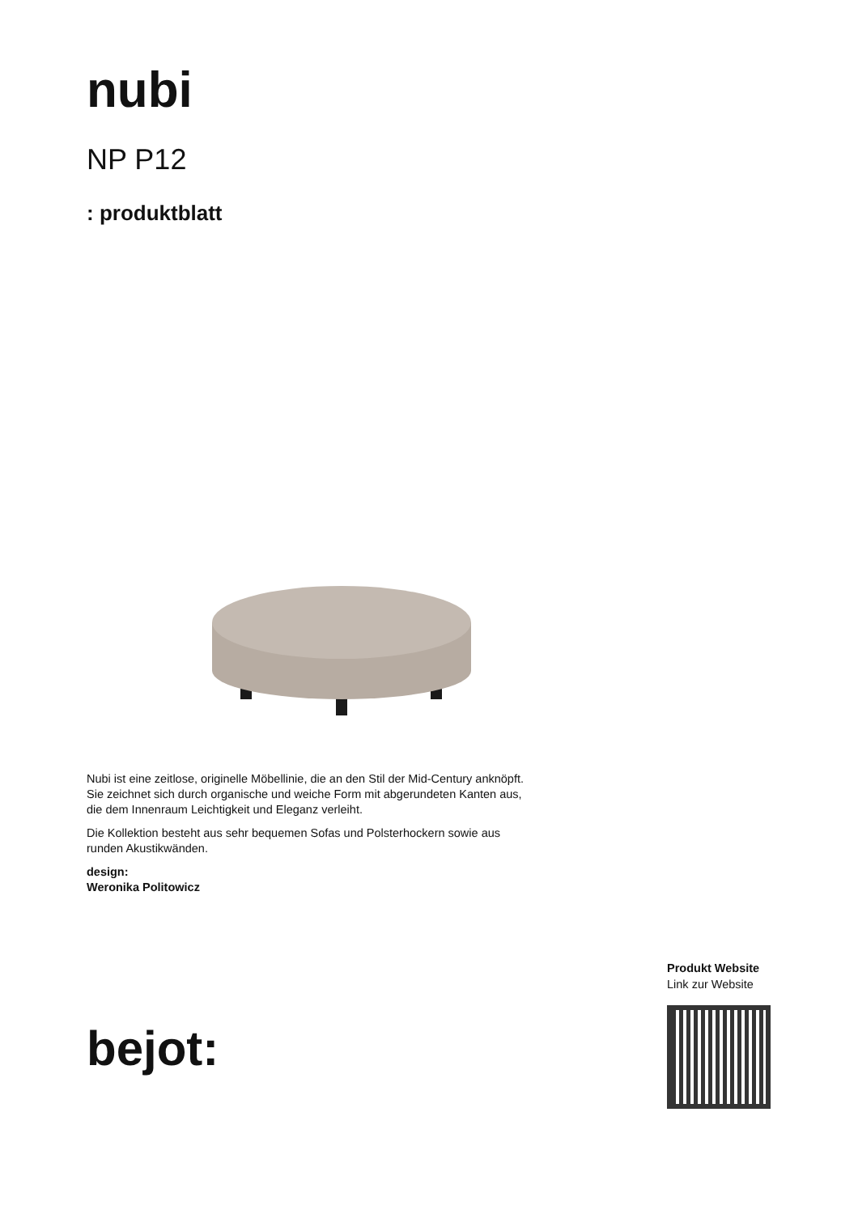nubi
NP P12
: produktblatt
Nubi ist eine zeitlose, originelle Möbellinie, die an den Stil der Mid-Century anknöpft. Sie zeichnet sich durch organische und weiche Form mit abgerundeten Kanten aus, die dem Innenraum Leichtigkeit und Eleganz verleiht.
Die Kollektion besteht aus sehr bequemen Sofas und Polsterhockern sowie aus runden Akustikwänden.
design:
Weronika Politowicz
bejot:
Produkt Website
Link zur Website